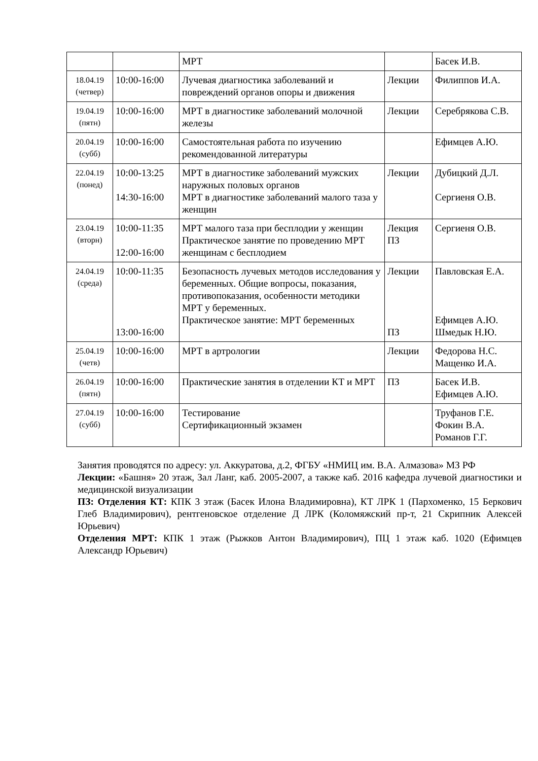| | | МРТ | | Басек И.В. |
| 18.04.19 (четвер) | 10:00-16:00 | Лучевая диагностика заболеваний и повреждений органов опоры и движения | Лекции | Филиппов И.А. |
| 19.04.19 (пятн) | 10:00-16:00 | МРТ в диагностике заболеваний молочной железы | Лекции | Серебрякова С.В. |
| 20.04.19 (субб) | 10:00-16:00 | Самостоятельная работа по изучению рекомендованной литературы | | Ефимцев А.Ю. |
| 22.04.19 (понед) | 10:00-13:25 14:30-16:00 | МРТ в диагностике заболеваний мужских наружных половых органов МРТ в диагностике заболеваний малого таза у женщин | Лекции | Дубицкий Д.Л. Сергиеня О.В. |
| 23.04.19 (вторн) | 10:00-11:35 12:00-16:00 | МРТ малого таза при бесплодии у женщин Практическое занятие по проведению МРТ женщинам с бесплодием | Лекция ПЗ | Сергиеня О.В. |
| 24.04.19 (среда) | 10:00-11:35 13:00-16:00 | Безопасность лучевых методов исследования у беременных. Общие вопросы, показания, противопоказания, особенности методики МРТ у беременных. Практическое занятие: МРТ беременных | Лекции ПЗ | Павловская Е.А. Ефимцев А.Ю. Шмедык Н.Ю. |
| 25.04.19 (четв) | 10:00-16:00 | МРТ в артрологии | Лекции | Федорова Н.С. Мащенко И.А. |
| 26.04.19 (пятн) | 10:00-16:00 | Практические занятия в отделении КТ и МРТ | ПЗ | Басек И.В. Ефимцев А.Ю. |
| 27.04.19 (субб) | 10:00-16:00 | Тестирование Сертификационный экзамен | | Труфанов Г.Е. Фокин В.А. Романов Г.Г. |
Занятия проводятся по адресу: ул. Аккуратова, д.2, ФГБУ «НМИЦ им. В.А. Алмазова» МЗ РФ
Лекции: «Башня» 20 этаж, Зал Ланг, каб. 2005-2007, а также каб. 2016 кафедра лучевой диагностики и медицинской визуализации
ПЗ: Отделения КТ: КПК 3 этаж (Басек Илона Владимировна), КТ ЛРК 1 (Пархоменко, 15 Беркович Глеб Владимирович), рентгеновское отделение Д ЛРК (Коломяжский пр-т, 21 Скрипник Алексей Юрьевич)
Отделения МРТ: КПК 1 этаж (Рыжков Антон Владимирович), ПЦ 1 этаж каб. 1020 (Ефимцев Александр Юрьевич)